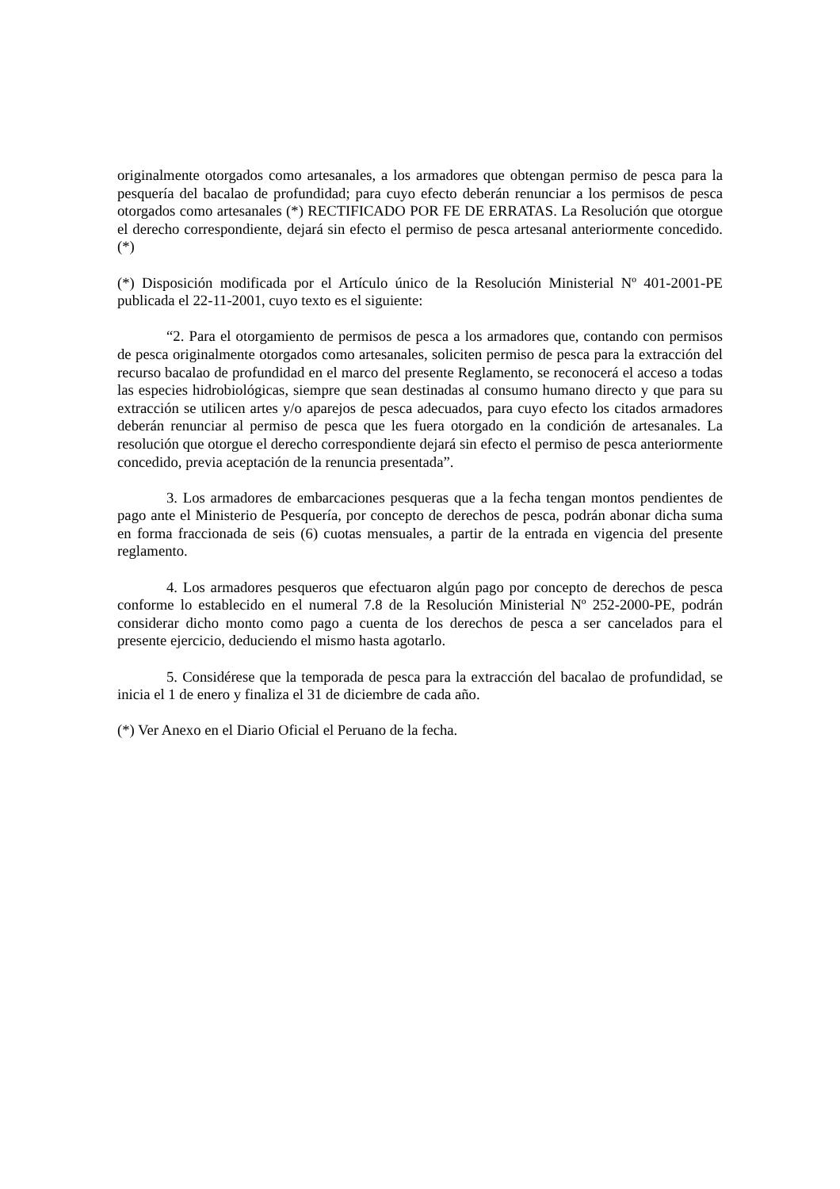originalmente otorgados como artesanales, a los armadores que obtengan permiso de pesca para la pesquería del bacalao de profundidad; para cuyo efecto deberán renunciar a los permisos de pesca otorgados como artesanales (*) RECTIFICADO POR FE DE ERRATAS. La Resolución que otorgue el derecho correspondiente, dejará sin efecto el permiso de pesca artesanal anteriormente concedido. (*)
(*) Disposición modificada por el Artículo único de la Resolución Ministerial Nº 401-2001-PE publicada el 22-11-2001, cuyo texto es el siguiente:
“2. Para el otorgamiento de permisos de pesca a los armadores que, contando con permisos de pesca originalmente otorgados como artesanales, soliciten permiso de pesca para la extracción del recurso bacalao de profundidad en el marco del presente Reglamento, se reconocerá el acceso a todas las especies hidrobiológicas, siempre que sean destinadas al consumo humano directo y que para su extracción se utilicen artes y/o aparejos de pesca adecuados, para cuyo efecto los citados armadores deberán renunciar al permiso de pesca que les fuera otorgado en la condición de artesanales. La resolución que otorgue el derecho correspondiente dejará sin efecto el permiso de pesca anteriormente concedido, previa aceptación de la renuncia presentada”.
3. Los armadores de embarcaciones pesqueras que a la fecha tengan montos pendientes de pago ante el Ministerio de Pesquería, por concepto de derechos de pesca, podrán abonar dicha suma en forma fraccionada de seis (6) cuotas mensuales, a partir de la entrada en vigencia del presente reglamento.
4. Los armadores pesqueros que efectuaron algún pago por concepto de derechos de pesca conforme lo establecido en el numeral 7.8 de la Resolución Ministerial Nº 252-2000-PE, podrán considerar dicho monto como pago a cuenta de los derechos de pesca a ser cancelados para el presente ejercicio, deduciendo el mismo hasta agotarlo.
5. Considérese que la temporada de pesca para la extracción del bacalao de profundidad, se inicia el 1 de enero y finaliza el 31 de diciembre de cada año.
(*) Ver Anexo en el Diario Oficial el Peruano de la fecha.